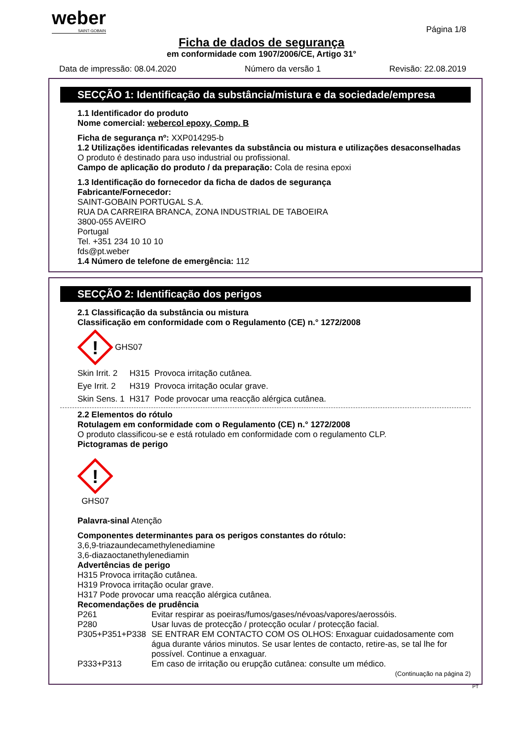weber
SAINT-GOBAIN
Página 1/8
Ficha de dados de segurança
em conformidade com 1907/2006/CE, Artigo 31°
Data de impressão: 08.04.2020 Número da versão 1 Revisão: 22.08.2019
SECÇÃO 1: Identificação da substância/mistura e da sociedade/empresa
1.1 Identificador do produto
Nome comercial: webercol epoxy, Comp. B
Ficha de segurança nº: XXP014295-b
1.2 Utilizações identificadas relevantes da substância ou mistura e utilizações desaconselhadas
O produto é destinado para uso industrial ou profissional.
Campo de aplicação do produto / da preparação: Cola de resina epoxi
1.3 Identificação do fornecedor da ficha de dados de segurança
Fabricante/Fornecedor:
SAINT-GOBAIN PORTUGAL S.A.
RUA DA CARREIRA BRANCA, ZONA INDUSTRIAL DE TABOEIRA
3800-055 AVEIRO
Portugal
Tel. +351 234 10 10 10
fds@pt.weber
1.4 Número de telefone de emergência: 112
SECÇÃO 2: Identificação dos perigos
2.1 Classificação da substância ou mistura
Classificação em conformidade com o Regulamento (CE) n.° 1272/2008
!
GHS07
| Skin Irrit. 2 | H315 | Provoca irritação cutânea. |
| Eye Irrit. 2 | H319 | Provoca irritação ocular grave. |
| Skin Sens. 1 | H317 | Pode provocar uma reacção alérgica cutânea. |
2.2 Elementos do rótulo
Rotulagem em conformidade com o Regulamento (CE) n.° 1272/2008
O produto classificou-se e está rotulado em conformidade com o regulamento CLP.
Pictogramas de perigo
!
GHS07
Palavra-sinal Atenção
Componentes determinantes para os perigos constantes do rótulo:
3,6,9-triazaundecamethylenediamine
3,6-diazaoctanethylenediamin
Advertências de perigo
H315 Provoca irritação cutânea.
H319 Provoca irritação ocular grave.
H317 Pode provocar uma reacção alérgica cutânea.
Recomendações de prudência
| P261 | Evitar respirar as poeiras/fumos/gases/névoas/vapores/aerossóis. |
| P280 | Usar luvas de protecção / protecção ocular / protecção facial. |
| P305+P351+P338 | SE ENTRAR EM CONTACTO COM OS OLHOS: Enxaguar cuidadosamente com água durante vários minutos. Se usar lentes de contacto, retire-as, se tal lhe for possível. Continue a enxaguar. |
| P333+P313 | Em caso de irritação ou erupção cutânea: consulte um médico. |
(Continuação na página 2)
PT